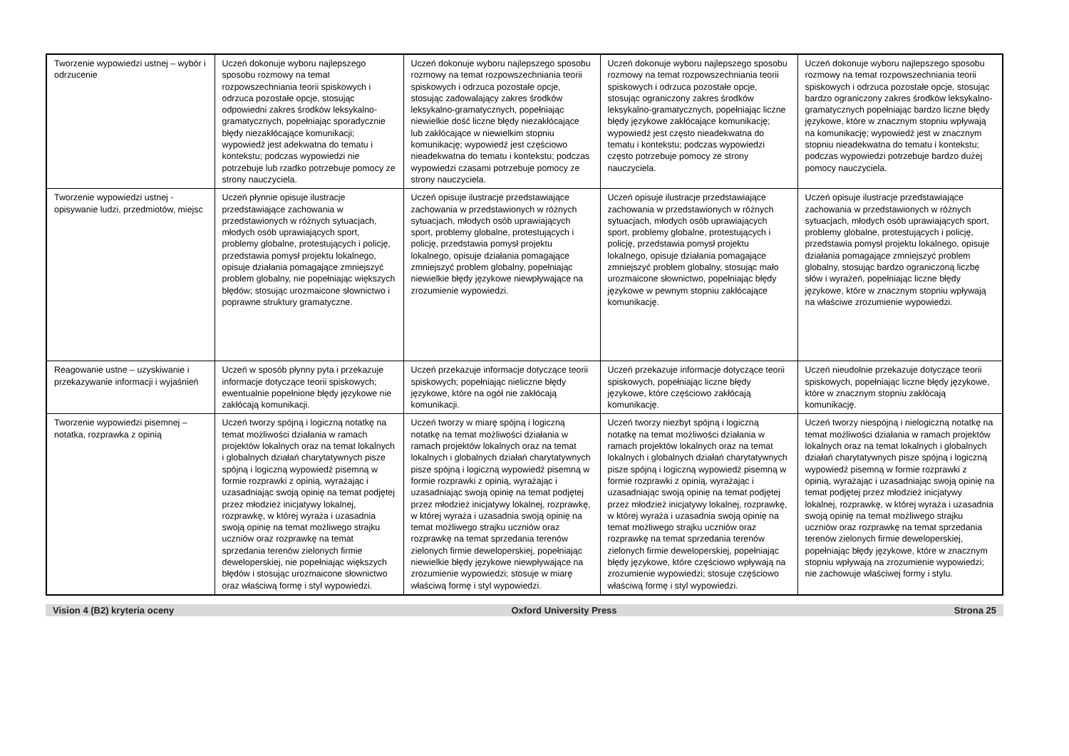| Tworzenie wypowiedzi ustnej – wybór i odrzucenie | Uczeń dokonuje wyboru najlepszego sposobu rozmowy na temat rozpowszechniania teorii spiskowych i odrzuca pozostałe opcje, stosując odpowiedni zakres środków leksykalno-gramatycznych, popełniając sporadycznie błędy niezakłócające komunikacji; wypowiedź jest adekwatna do tematu i kontekstu; podczas wypowiedzi nie potrzebuje lub rzadko potrzebuje pomocy ze strony nauczyciela. | Uczeń dokonuje wyboru najlepszego sposobu rozmowy na temat rozpowszechniania teorii spiskowych i odrzuca pozostałe opcje, stosując zadowalający zakres środków leksykalno-gramatycznych, popełniając niewielkie dość liczne błędy niezakłócające lub zakłócające w niewielkim stopniu komunikację; wypowiedź jest częściowo nieadekwatna do tematu i kontekstu; podczas wypowiedzi czasami potrzebuje pomocy ze strony nauczyciela. | Uczeń dokonuje wyboru najlepszego sposobu rozmowy na temat rozpowszechniania teorii spiskowych i odrzuca pozostałe opcje, stosując ograniczony zakres środków leksykalno-gramatycznych, popełniając liczne błędy językowe zakłócające komunikację; wypowiedź jest często nieadekwatna do tematu i kontekstu; podczas wypowiedzi często potrzebuje pomocy ze strony nauczyciela. | Uczeń dokonuje wyboru najlepszego sposobu rozmowy na temat rozpowszechniania teorii spiskowych i odrzuca pozostałe opcje, stosując bardzo ograniczony zakres środków leksykalno-gramatycznych popełniając bardzo liczne błędy językowe, które w znacznym stopniu wpływają na komunikację; wypowiedź jest w znacznym stopniu nieadekwatna do tematu i kontekstu; podczas wypowiedzi potrzebuje bardzo dużej pomocy nauczyciela. |
| Tworzenie wypowiedzi ustnej - opisywanie ludzi, przedmiotów, miejsc | Uczeń płynnie opisuje ilustracje przedstawiające zachowania w przedstawionych w różnych sytuacjach, młodych osób uprawiających sport, problemy globalne, protestujących i policję, przedstawia pomysł projektu lokalnego, opisuje działania pomagające zmniejszyć problem globalny, nie popełniając większych błędów; stosując urozmaicone słownictwo i poprawne struktury gramatyczne. | Uczeń opisuje ilustracje przedstawiające zachowania w przedstawionych w różnych sytuacjach, młodych osób uprawiających sport, problemy globalne, protestujących i policję, przedstawia pomysł projektu lokalnego, opisuje działania pomagające zmniejszyć problem globalny, popełniając niewielkie błędy językowe niewpływające na zrozumienie wypowiedzi. | Uczeń opisuje ilustracje przedstawiające zachowania w przedstawionych w różnych sytuacjach, młodych osób uprawiających sport, problemy globalne, protestujących i policję, przedstawia pomysł projektu lokalnego, opisuje działania pomagające zmniejszyć problem globalny, stosując mało urozmaicone słownictwo, popełniając błędy językowe w pewnym stopniu zakłócające komunikację. | Uczeń opisuje ilustracje przedstawiające zachowania w przedstawionych w różnych sytuacjach, młodych osób uprawiających sport, problemy globalne, protestujących i policję, przedstawia pomysł projektu lokalnego, opisuje działania pomagające zmniejszyć problem globalny, stosując bardzo ograniczoną liczbę słów i wyrażeń, popełniając liczne błędy językowe, które w znacznym stopniu wpływają na właściwe zrozumienie wypowiedzi. |
| Reagowanie ustne – uzyskiwanie i przekazywanie informacji i wyjaśnień | Uczeń w sposób płynny pyta i przekazuje informacje dotyczące teorii spiskowych; ewentualnie popełnione błędy językowe nie zakłócają komunikacji. | Uczeń przekazuje informacje dotyczące teorii spiskowych; popełniając nieliczne błędy językowe, które na ogół nie zakłócają komunikacji. | Uczeń przekazuje informacje dotyczące teorii spiskowych, popełniając liczne błędy językowe, które częściowo zakłócają komunikację. | Uczeń nieudolnie przekazuje dotyczące teorii spiskowych, popełniając liczne błędy językowe, które w znacznym stopniu zakłócają komunikację. |
| Tworzenie wypowiedzi pisemnej – notatka, rozprawka z opinią | Uczeń tworzy spójną i logiczną notatkę na temat możliwości działania w ramach projektów lokalnych oraz na temat lokalnych i globalnych działań charytatywnych pisze spójną i logiczną wypowiedź pisemną w formie rozprawki z opinią, wyrażając i uzasadniając swoją opinię na temat podjętej przez młodzież inicjatywy lokalnej, rozprawkę, w której wyraża i uzasadnia swoją opinię na temat możliwego strajku uczniów oraz rozprawkę na temat sprzedania terenów zielonych firmie deweloperskiej, nie popełniając większych błędów i stosując urozmaicone słownictwo oraz właściwą formę i styl wypowiedzi. | Uczeń tworzy w miarę spójną i logiczną notatkę na temat możliwości działania w ramach projektów lokalnych oraz na temat lokalnych i globalnych działań charytatywnych pisze spójną i logiczną wypowiedź pisemną w formie rozprawki z opinią, wyrażając i uzasadniając swoją opinię na temat podjętej przez młodzież inicjatywy lokalnej, rozprawkę, w której wyraża i uzasadnia swoją opinię na temat możliwego strajku uczniów oraz rozprawkę na temat sprzedania terenów zielonych firmie deweloperskiej, popełniając niewielkie błędy językowe niewpływające na zrozumienie wypowiedzi; stosuje w miarę właściwą formę i styl wypowiedzi. | Uczeń tworzy niezbyt spójną i logiczną notatkę na temat możliwości działania w ramach projektów lokalnych oraz na temat lokalnych i globalnych działań charytatywnych pisze spójną i logiczną wypowiedź pisemną w formie rozprawki z opinią, wyrażając i uzasadniając swoją opinię na temat podjętej przez młodzież inicjatywy lokalnej, rozprawkę, w której wyraża i uzasadnia swoją opinię na temat możliwego strajku uczniów oraz rozprawkę na temat sprzedania terenów zielonych firmie deweloperskiej, popełniając błędy językowe, które częściowo wpływają na zrozumienie wypowiedzi; stosuje częściowo właściwą formę i styl wypowiedzi. | Uczeń tworzy niespójną i nielogiczną notatkę na temat możliwości działania w ramach projektów lokalnych oraz na temat lokalnych i globalnych działań charytatywnych pisze spójną i logiczną wypowiedź pisemną w formie rozprawki z opinią, wyrażając i uzasadniając swoją opinię na temat podjętej przez młodzież inicjatywy lokalnej, rozprawkę, w której wyraża i uzasadnia swoją opinię na temat możliwego strajku uczniów oraz rozprawkę na temat sprzedania terenów zielonych firmie deweloperskiej, popełniając błędy językowe, które w znacznym stopniu wpływają na zrozumienie wypowiedzi; nie zachowuje właściwej formy i stylu. |
Vision 4 (B2) kryteria oceny Oxford University Press Strona 25